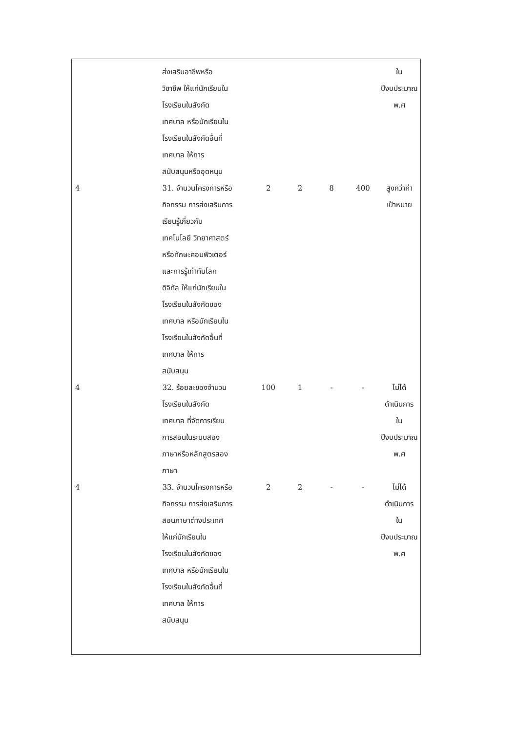| | ส่งเสริมอาชีพหรือ วิชาชีพ ให้แก่นักเรียนใน โรงเรียนในสังกัด เทศบาล หรือนักเรียนใน โรงเรียนในสังกัดอื่นที่ เทศบาล ให้การ สนับสนุนหรืออุดหนุน | | | | | ใน ปีงบประมาณ พ.ศ |
| 4 | 31. จำนวนโครงการหรือ กิจกรรม การส่งเสริมการ เรียนรู้เกี่ยวกับ เทคโนโลยี วิทยาศาสตร์ หรือทักษะคอมพิวเตอร์ และการรู้เท่าทันโลก ดิจิทัล ให้แก่นักเรียนใน โรงเรียนในสังกัดของ เทศบาล หรือนักเรียนใน โรงเรียนในสังกัดอื่นที่ เทศบาล ให้การ สนับสนุน | 2 | 2 | 8 | 400 | สูงกว่าค่า เป้าหมาย |
| 4 | 32. ร้อยละของจำนวน โรงเรียนในสังกัด เทศบาล ที่จัดการเรียน การสอนในระบบสอง ภาษาหรือหลักสูตรสอง ภาษา | 100 | 1 | - | - | ไม่ได้ ดำเนินการ ใน ปีงบประมาณ พ.ศ |
| 4 | 33. จำนวนโครงการหรือ กิจกรรม การส่งเสริมการ สอนภาษาต่างประเทศ ให้แก่นักเรียนใน โรงเรียนในสังกัดของ เทศบาล หรือนักเรียนใน โรงเรียนในสังกัดอื่นที่ เทศบาล ให้การ สนับสนุน | 2 | 2 | - | - | ไม่ได้ ดำเนินการ ใน ปีงบประมาณ พ.ศ |